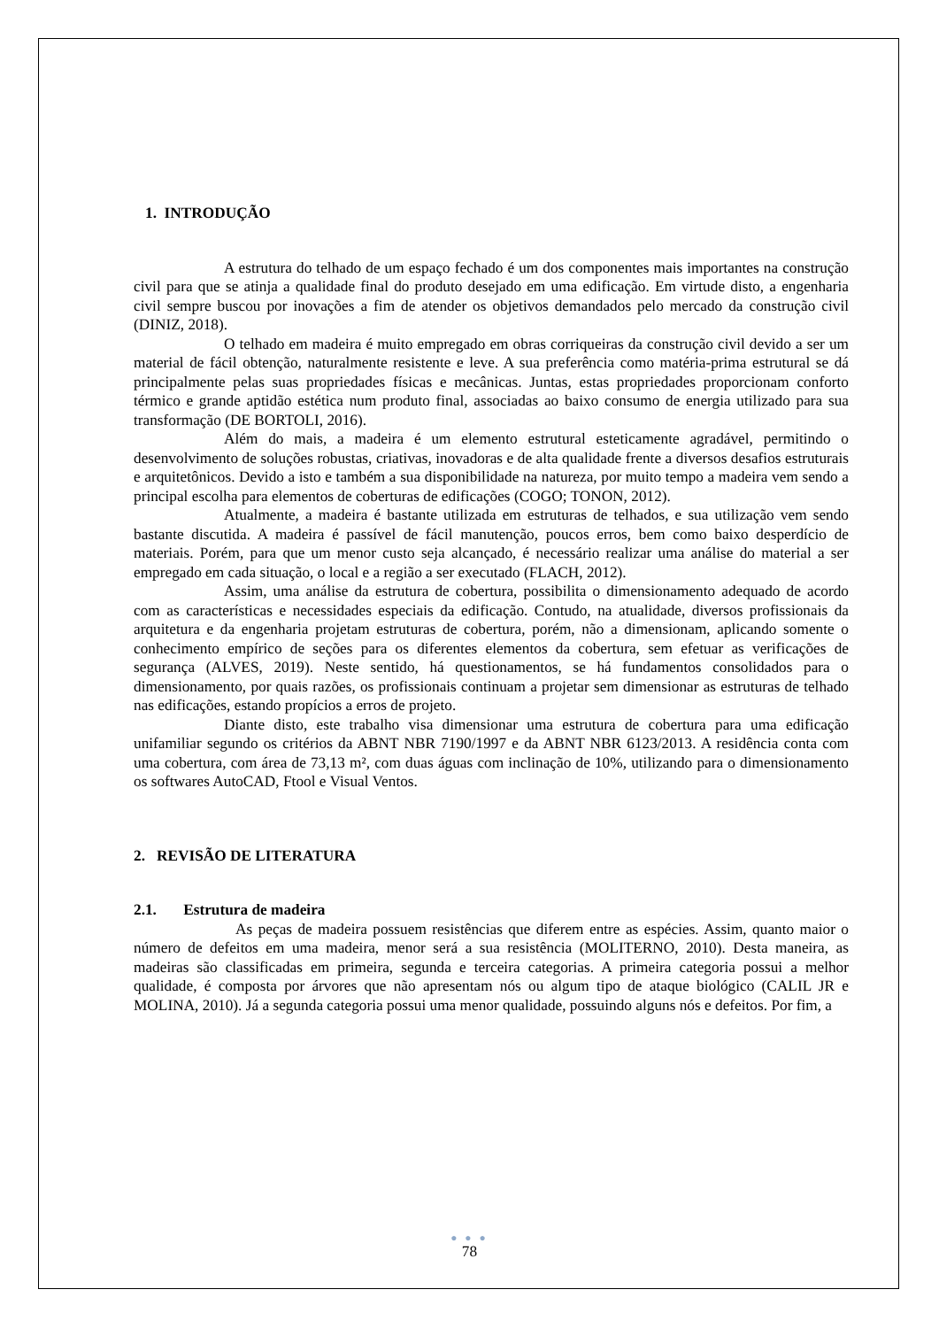1. INTRODUÇÃO
A estrutura do telhado de um espaço fechado é um dos componentes mais importantes na construção civil para que se atinja a qualidade final do produto desejado em uma edificação. Em virtude disto, a engenharia civil sempre buscou por inovações a fim de atender os objetivos demandados pelo mercado da construção civil (DINIZ, 2018).
O telhado em madeira é muito empregado em obras corriqueiras da construção civil devido a ser um material de fácil obtenção, naturalmente resistente e leve. A sua preferência como matéria-prima estrutural se dá principalmente pelas suas propriedades físicas e mecânicas. Juntas, estas propriedades proporcionam conforto térmico e grande aptidão estética num produto final, associadas ao baixo consumo de energia utilizado para sua transformação (DE BORTOLI, 2016).
Além do mais, a madeira é um elemento estrutural esteticamente agradável, permitindo o desenvolvimento de soluções robustas, criativas, inovadoras e de alta qualidade frente a diversos desafios estruturais e arquitetônicos. Devido a isto e também a sua disponibilidade na natureza, por muito tempo a madeira vem sendo a principal escolha para elementos de coberturas de edificações (COGO; TONON, 2012).
Atualmente, a madeira é bastante utilizada em estruturas de telhados, e sua utilização vem sendo bastante discutida. A madeira é passível de fácil manutenção, poucos erros, bem como baixo desperdício de materiais. Porém, para que um menor custo seja alcançado, é necessário realizar uma análise do material a ser empregado em cada situação, o local e a região a ser executado (FLACH, 2012).
Assim, uma análise da estrutura de cobertura, possibilita o dimensionamento adequado de acordo com as características e necessidades especiais da edificação. Contudo, na atualidade, diversos profissionais da arquitetura e da engenharia projetam estruturas de cobertura, porém, não a dimensionam, aplicando somente o conhecimento empírico de seções para os diferentes elementos da cobertura, sem efetuar as verificações de segurança (ALVES, 2019). Neste sentido, há questionamentos, se há fundamentos consolidados para o dimensionamento, por quais razões, os profissionais continuam a projetar sem dimensionar as estruturas de telhado nas edificações, estando propícios a erros de projeto.
Diante disto, este trabalho visa dimensionar uma estrutura de cobertura para uma edificação unifamiliar segundo os critérios da ABNT NBR 7190/1997 e da ABNT NBR 6123/2013. A residência conta com uma cobertura, com área de 73,13 m², com duas águas com inclinação de 10%, utilizando para o dimensionamento os softwares AutoCAD, Ftool e Visual Ventos.
2. REVISÃO DE LITERATURA
2.1. Estrutura de madeira
As peças de madeira possuem resistências que diferem entre as espécies. Assim, quanto maior o número de defeitos em uma madeira, menor será a sua resistência (MOLITERNO, 2010). Desta maneira, as madeiras são classificadas em primeira, segunda e terceira categorias. A primeira categoria possui a melhor qualidade, é composta por árvores que não apresentam nós ou algum tipo de ataque biológico (CALIL JR e MOLINA, 2010). Já a segunda categoria possui uma menor qualidade, possuindo alguns nós e defeitos. Por fim, a
● ● ●
78